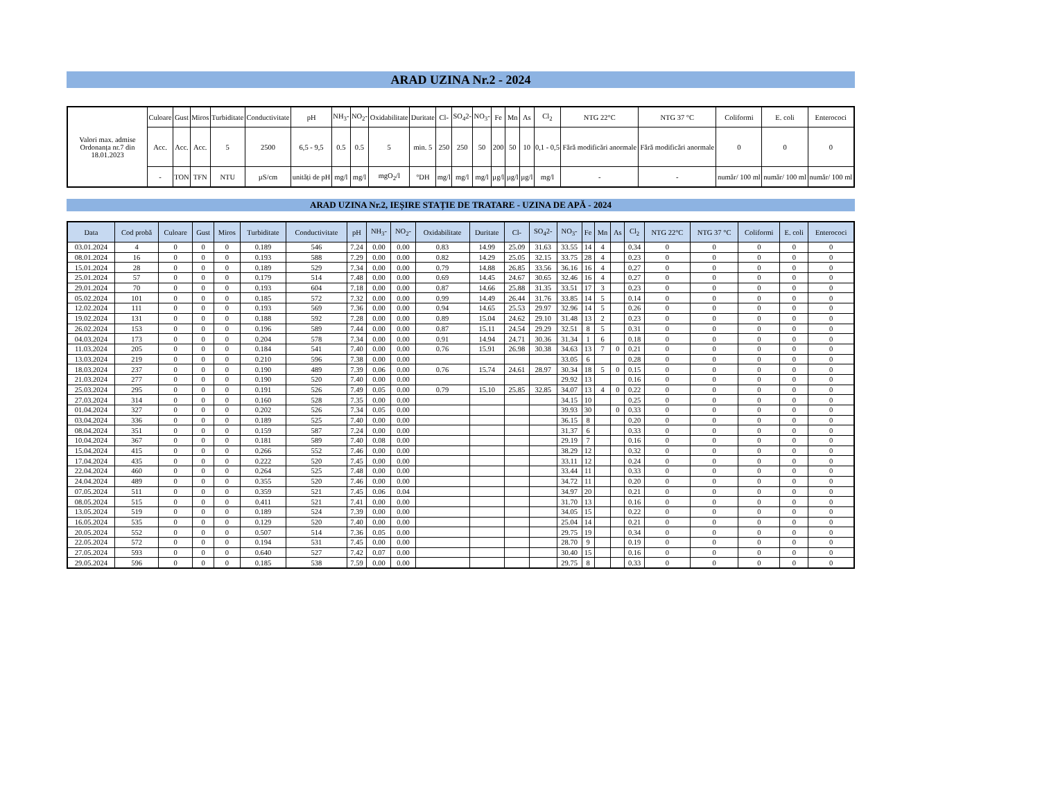ARAD UZINA Nr.2 - 2024
| Valori max. admise Ordonanța nr.7 din 18.01.2023 | Culoare | Gust | Miros | Turbiditate | Conductivitate | pH | NH<sub>3</sub>- | NO<sub>2</sub>- | Oxidabilitate | Duritate | Cl- | SO<sub>4</sub>2- | NO<sub>3</sub>- | Fe | Mn | As | Cl<sub>2</sub> | NTG 22°C | NTG 37 °C | Coliformi | E. coli | Enterococi |
| | Acc. | Acc. | Acc. | 5 | 2500 | 6,5 - 9,5 | 0.5 | 0.5 | 5 | min. 5 | 250 | 250 | 50 | 200 | 50 | 10 | 0,1 - 0,5 | Fără modificări anormale | Fără modificări anormale | 0 | 0 | 0 |
| | - | TON | TFN | NTU | µS/cm | unități de pH | mg/l | mg/l | mgO<sub>2</sub>/l | °DH | mg/l | mg/l | mg/l | µg/l | µg/l | µg/l | mg/l | - | - | număr/ 100 ml | număr/ 100 ml | număr/ 100 ml |
ARAD UZINA Nr.2, IEȘIRE STAȚIE DE TRATARE - UZINA DE APĂ - 2024
| Data | Cod probă | Culoare | Gust | Miros | Turbiditate | Conductivitate | pH | NH<sub>3</sub>- | NO<sub>2</sub>- | Oxidabilitate | Duritate | Cl- | SO<sub>4</sub>2- | NO<sub>3</sub>- | Fe | Mn | As | Cl<sub>2</sub> | NTG 22°C | NTG 37 °C | Coliformi | E. coli | Enterococi |
| --- | --- | --- | --- | --- | --- | --- | --- | --- | --- | --- | --- | --- | --- | --- | --- | --- | --- | --- | --- | --- | --- | --- | --- |
| 03.01.2024 | 4 | 0 | 0 | 0 | 0.189 | 546 | 7.24 | 0.00 | 0.00 | 0.83 | 14.99 | 25.09 | 31.63 | 33.55 | 14 | 4 | | 0.34 | 0 | 0 | 0 | 0 | 0 |
| 08.01.2024 | 16 | 0 | 0 | 0 | 0.193 | 588 | 7.29 | 0.00 | 0.00 | 0.82 | 14.29 | 25.05 | 32.15 | 33.75 | 28 | 4 | | 0.23 | 0 | 0 | 0 | 0 | 0 |
| 15.01.2024 | 28 | 0 | 0 | 0 | 0.189 | 529 | 7.34 | 0.00 | 0.00 | 0.79 | 14.88 | 26.85 | 33.56 | 36.16 | 16 | 4 | | 0.27 | 0 | 0 | 0 | 0 | 0 |
| 25.01.2024 | 57 | 0 | 0 | 0 | 0.179 | 514 | 7.48 | 0.00 | 0.00 | 0.69 | 14.45 | 24.67 | 30.65 | 32.46 | 16 | 4 | | 0.27 | 0 | 0 | 0 | 0 | 0 |
| 29.01.2024 | 70 | 0 | 0 | 0 | 0.193 | 604 | 7.18 | 0.00 | 0.00 | 0.87 | 14.66 | 25.88 | 31.35 | 33.51 | 17 | 3 | | 0.23 | 0 | 0 | 0 | 0 | 0 |
| 05.02.2024 | 101 | 0 | 0 | 0 | 0.185 | 572 | 7.32 | 0.00 | 0.00 | 0.99 | 14.49 | 26.44 | 31.76 | 33.85 | 14 | 5 | | 0.14 | 0 | 0 | 0 | 0 | 0 |
| 12.02.2024 | 111 | 0 | 0 | 0 | 0.193 | 569 | 7.36 | 0.00 | 0.00 | 0.94 | 14.65 | 25.53 | 29.97 | 32.96 | 14 | 5 | | 0.26 | 0 | 0 | 0 | 0 | 0 |
| 19.02.2024 | 131 | 0 | 0 | 0 | 0.188 | 592 | 7.28 | 0.00 | 0.00 | 0.89 | 15.04 | 24.62 | 29.10 | 31.48 | 13 | 2 | | 0.23 | 0 | 0 | 0 | 0 | 0 |
| 26.02.2024 | 153 | 0 | 0 | 0 | 0.196 | 589 | 7.44 | 0.00 | 0.00 | 0.87 | 15.11 | 24.54 | 29.29 | 32.51 | 8 | 5 | | 0.31 | 0 | 0 | 0 | 0 | 0 |
| 04.03.2024 | 173 | 0 | 0 | 0 | 0.204 | 578 | 7.34 | 0.00 | 0.00 | 0.91 | 14.94 | 24.71 | 30.36 | 31.34 | 1 | 6 | | 0.18 | 0 | 0 | 0 | 0 | 0 |
| 11.03.2024 | 205 | 0 | 0 | 0 | 0.184 | 541 | 7.40 | 0.00 | 0.00 | 0.76 | 15.91 | 26.98 | 30.38 | 34.63 | 13 | 7 | 0 | 0.21 | 0 | 0 | 0 | 0 | 0 |
| 13.03.2024 | 219 | 0 | 0 | 0 | 0.210 | 596 | 7.38 | 0.00 | 0.00 | | | | | 33.05 | 6 | | | 0.28 | 0 | 0 | 0 | 0 | 0 |
| 18.03.2024 | 237 | 0 | 0 | 0 | 0.190 | 489 | 7.39 | 0.06 | 0.00 | 0.76 | 15.74 | 24.61 | 28.97 | 30.34 | 18 | 5 | 0 | 0.15 | 0 | 0 | 0 | 0 | 0 |
| 21.03.2024 | 277 | 0 | 0 | 0 | 0.190 | 520 | 7.40 | 0.00 | 0.00 | | | | | 29.92 | 13 | | | 0.16 | 0 | 0 | 0 | 0 | 0 |
| 25.03.2024 | 295 | 0 | 0 | 0 | 0.191 | 526 | 7.49 | 0.05 | 0.00 | 0.79 | 15.10 | 25.85 | 32.85 | 34.07 | 13 | 4 | 0 | 0.22 | 0 | 0 | 0 | 0 | 0 |
| 27.03.2024 | 314 | 0 | 0 | 0 | 0.160 | 528 | 7.35 | 0.00 | 0.00 | | | | | 34.15 | 10 | | | 0.25 | 0 | 0 | 0 | 0 | 0 |
| 01.04.2024 | 327 | 0 | 0 | 0 | 0.202 | 526 | 7.34 | 0.05 | 0.00 | | | | | 39.93 | 30 | | 0 | 0.33 | 0 | 0 | 0 | 0 | 0 |
| 03.04.2024 | 336 | 0 | 0 | 0 | 0.189 | 525 | 7.40 | 0.00 | 0.00 | | | | | 36.15 | 8 | | | 0.20 | 0 | 0 | 0 | 0 | 0 |
| 08.04.2024 | 351 | 0 | 0 | 0 | 0.159 | 587 | 7.24 | 0.00 | 0.00 | | | | | 31.37 | 6 | | | 0.33 | 0 | 0 | 0 | 0 | 0 |
| 10.04.2024 | 367 | 0 | 0 | 0 | 0.181 | 589 | 7.40 | 0.08 | 0.00 | | | | | 29.19 | 7 | | | 0.16 | 0 | 0 | 0 | 0 | 0 |
| 15.04.2024 | 415 | 0 | 0 | 0 | 0.266 | 552 | 7.46 | 0.00 | 0.00 | | | | | 38.29 | 12 | | | 0.32 | 0 | 0 | 0 | 0 | 0 |
| 17.04.2024 | 435 | 0 | 0 | 0 | 0.222 | 520 | 7.45 | 0.00 | 0.00 | | | | | 33.11 | 12 | | | 0.24 | 0 | 0 | 0 | 0 | 0 |
| 22.04.2024 | 460 | 0 | 0 | 0 | 0.264 | 525 | 7.48 | 0.00 | 0.00 | | | | | 33.44 | 11 | | | 0.33 | 0 | 0 | 0 | 0 | 0 |
| 24.04.2024 | 489 | 0 | 0 | 0 | 0.355 | 520 | 7.46 | 0.00 | 0.00 | | | | | 34.72 | 11 | | | 0.20 | 0 | 0 | 0 | 0 | 0 |
| 07.05.2024 | 511 | 0 | 0 | 0 | 0.359 | 521 | 7.45 | 0.06 | 0.04 | | | | | 34.97 | 20 | | | 0.21 | 0 | 0 | 0 | 0 | 0 |
| 08.05.2024 | 515 | 0 | 0 | 0 | 0.411 | 521 | 7.41 | 0.00 | 0.00 | | | | | 31.70 | 13 | | | 0.16 | 0 | 0 | 0 | 0 | 0 |
| 13.05.2024 | 519 | 0 | 0 | 0 | 0.189 | 524 | 7.39 | 0.00 | 0.00 | | | | | 34.05 | 15 | | | 0.22 | 0 | 0 | 0 | 0 | 0 |
| 16.05.2024 | 535 | 0 | 0 | 0 | 0.129 | 520 | 7.40 | 0.00 | 0.00 | | | | | 25.04 | 14 | | | 0.21 | 0 | 0 | 0 | 0 | 0 |
| 20.05.2024 | 552 | 0 | 0 | 0 | 0.507 | 514 | 7.36 | 0.05 | 0.00 | | | | | 29.75 | 19 | | | 0.34 | 0 | 0 | 0 | 0 | 0 |
| 22.05.2024 | 572 | 0 | 0 | 0 | 0.194 | 531 | 7.45 | 0.00 | 0.00 | | | | | 28.70 | 9 | | | 0.19 | 0 | 0 | 0 | 0 | 0 |
| 27.05.2024 | 593 | 0 | 0 | 0 | 0.640 | 527 | 7.42 | 0.07 | 0.00 | | | | | 30.40 | 15 | | | 0.16 | 0 | 0 | 0 | 0 | 0 |
| 29.05.2024 | 596 | 0 | 0 | 0 | 0.185 | 538 | 7.59 | 0.00 | 0.00 | | | | | 29.75 | 8 | | | 0.33 | 0 | 0 | 0 | 0 | 0 |